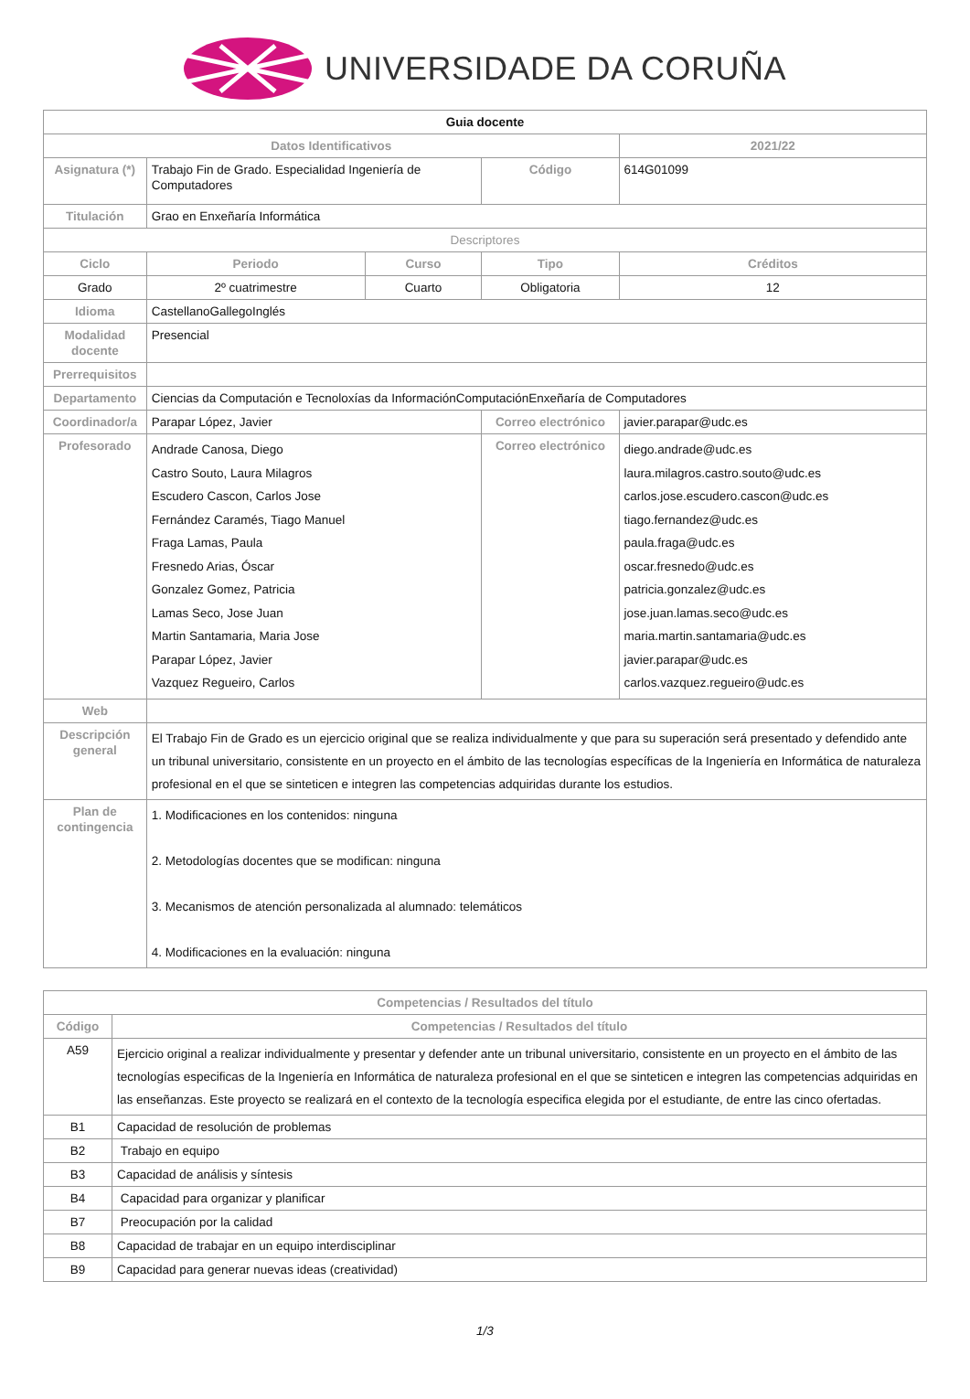UNIVERSIDADE DA CORUÑA
| Guia docente | | | | | |
| Datos Identificativos | | | | | 2021/22 |
| Asignatura (*) | Trabajo Fin de Grado. Especialidad Ingeniería de Computadores | | Código | | 614G01099 |
| Titulación | Grao en Enxeñaría Informática | | | | |
| Descriptores | | | | | |
| Ciclo | Periodo | Curso | Tipo | | Créditos |
| Grado | 2º cuatrimestre | Cuarto | Obligatoria | | 12 |
| Idioma | CastellanoGallegoInglés | | | | |
| Modalidad docente | Presencial | | | | |
| Prerrequisitos | | | | | |
| Departamento | Ciencias da Computación e Tecnoloxías da InformaciónComputaciónEnxeñaría de Computadores | | | | |
| Coordinador/a | Parapar López, Javier | | Correo electrónico | javier.parapar@udc.es | |
| Profesorado | Andrade Canosa, Diego Castro Souto, Laura Milagros Escudero Cascon, Carlos Jose Fernández Caramés, Tiago Manuel Fraga Lamas, Paula Fresnedo Arias, Óscar Gonzalez Gomez, Patricia Lamas Seco, Jose Juan Martin Santamaria, Maria Jose Parapar López, Javier Vazquez Regueiro, Carlos | | Correo electrónico | diego.andrade@udc.es laura.milagros.castro.souto@udc.es carlos.jose.escudero.cascon@udc.es tiago.fernandez@udc.es paula.fraga@udc.es oscar.fresnedo@udc.es patricia.gonzalez@udc.es jose.juan.lamas.seco@udc.es maria.martin.santamaria@udc.es javier.parapar@udc.es carlos.vazquez.regueiro@udc.es | |
| Web | | | | | |
| Descripción general | El Trabajo Fin de Grado es un ejercicio original que se realiza individualmente y que para su superación será presentado y defendido ante un tribunal universitario, consistente en un proyecto en el ámbito de las tecnologías específicas de la Ingeniería en Informática de naturaleza profesional en el que se sinteticen e integren las competencias adquiridas durante los estudios. | | | | |
| Plan de contingencia | 1. Modificaciones en los contenidos: ninguna 2. Metodologías docentes que se modifican: ninguna 3. Mecanismos de atención personalizada al alumnado: telemáticos 4. Modificaciones en la evaluación: ninguna | | | | |
| Competencias / Resultados del título | |
| --- | --- |
| Código | Competencias / Resultados del título |
| A59 | Ejercicio original a realizar individualmente y presentar y defender ante un tribunal universitario, consistente en un proyecto en el ámbito de las tecnologías especificas de la Ingeniería en Informática de naturaleza profesional en el que se sinteticen e integren las competencias adquiridas en las enseñanzas. Este proyecto se realizará en el contexto de la tecnología especifica elegida por el estudiante, de entre las cinco ofertadas. |
| B1 | Capacidad de resolución de problemas |
| B2 | Trabajo en equipo |
| B3 | Capacidad de análisis y síntesis |
| B4 | Capacidad para organizar y planificar |
| B7 | Preocupación por la calidad |
| B8 | Capacidad de trabajar en un equipo interdisciplinar |
| B9 | Capacidad para generar nuevas ideas (creatividad) |
1/3